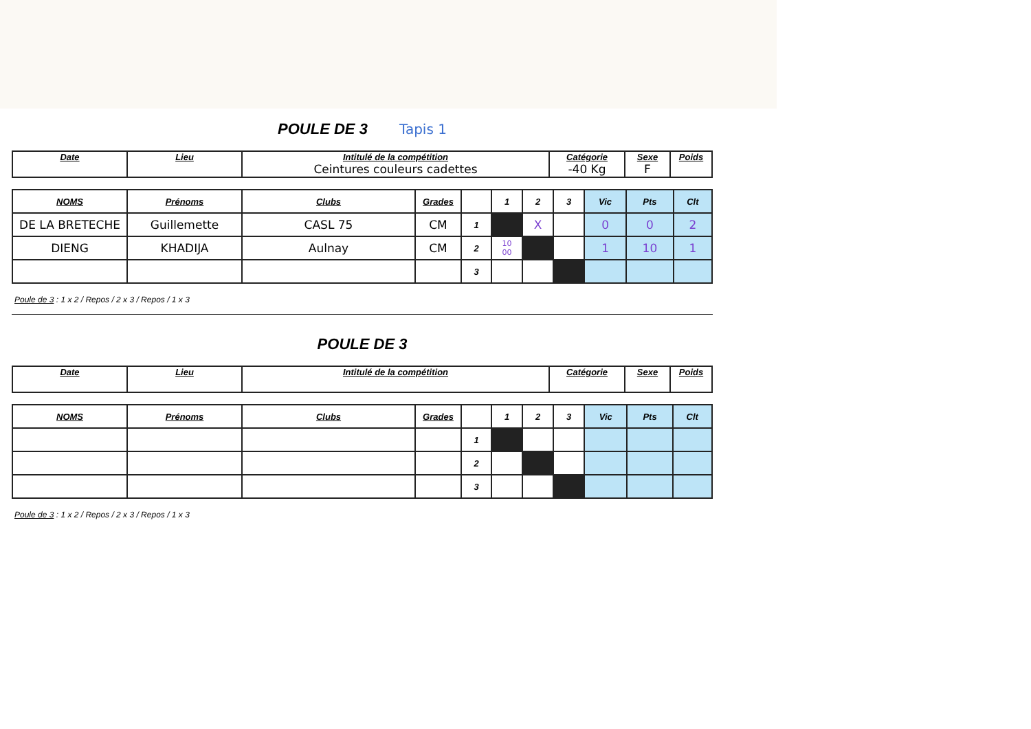POULE DE 3 Tapis 1
| Date | Lieu | Intitulé de la compétition Ceintures couleurs cadettes | Catégorie -40 Kg | Sexe F | Poids |
| NOMS | Prénoms | Clubs | Grades | | 1 | 2 | 3 | Vic | Pts | Clt |
| --- | --- | --- | --- | --- | --- | --- | --- | --- | --- | --- |
| DE LA BRETECHE | Guillemette | CASL 75 | CM | 1 | | X | | 0 | 0 | 2 |
| DIENG | KHADIJA | Aulnay | CM | 2 | 10 00 | | | 1 | 10 | 1 |
| | | | | 3 | | | | | | |
Poule de 3 : 1 x 2 / Repos / 2 x 3 / Repos / 1 x 3
POULE DE 3
| Date | Lieu | Intitulé de la compétition | Catégorie | Sexe | Poids |
| NOMS | Prénoms | Clubs | Grades | | 1 | 2 | 3 | Vic | Pts | Clt |
| --- | --- | --- | --- | --- | --- | --- | --- | --- | --- | --- |
| | | | | 1 | | | | | | |
| | | | | 2 | | | | | | |
| | | | | 3 | | | | | | |
Poule de 3 : 1 x 2 / Repos / 2 x 3 / Repos / 1 x 3